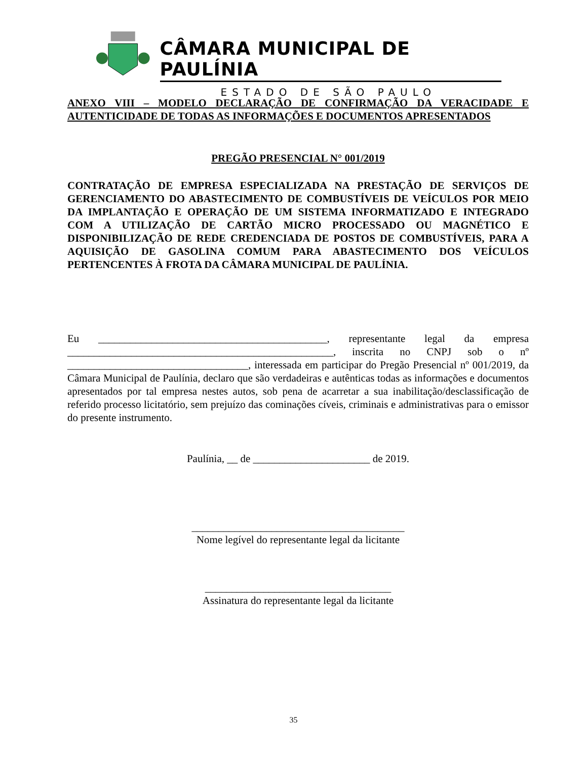CÂMARA MUNICIPAL DE PAULÍNIA
ESTADO DE SÃO PAULO
ANEXO VIII – MODELO DECLARAÇÃO DE CONFIRMAÇÃO DA VERACIDADE E AUTENTICIDADE DE TODAS AS INFORMAÇÕES E DOCUMENTOS APRESENTADOS
PREGÃO PRESENCIAL N° 001/2019
CONTRATAÇÃO DE EMPRESA ESPECIALIZADA NA PRESTAÇÃO DE SERVIÇOS DE GERENCIAMENTO DO ABASTECIMENTO DE COMBUSTÍVEIS DE VEÍCULOS POR MEIO DA IMPLANTAÇÃO E OPERAÇÃO DE UM SISTEMA INFORMATIZADO E INTEGRADO COM A UTILIZAÇÃO DE CARTÃO MICRO PROCESSADO OU MAGNÉTICO E DISPONIBILIZAÇÃO DE REDE CREDENCIADA DE POSTOS DE COMBUSTÍVEIS, PARA A AQUISIÇÃO DE GASOLINA COMUM PARA ABASTECIMENTO DOS VEÍCULOS PERTENCENTES À FROTA DA CÂMARA MUNICIPAL DE PAULÍNIA.
Eu ___________________________________________, representante legal da empresa __________________________________________________, inscrita no CNPJ sob o nº __________________________________, interessada em participar do Pregão Presencial nº 001/2019, da Câmara Municipal de Paulínia, declaro que são verdadeiras e autênticas todas as informações e documentos apresentados por tal empresa nestes autos, sob pena de acarretar a sua inabilitação/desclassificação de referido processo licitatório, sem prejuízo das cominações cíveis, criminais e administrativas para o emissor do presente instrumento.
Paulínia, __ de ______________________ de 2019.
________________________________________
Nome legível do representante legal da licitante
___________________________________
Assinatura do representante legal da licitante
35